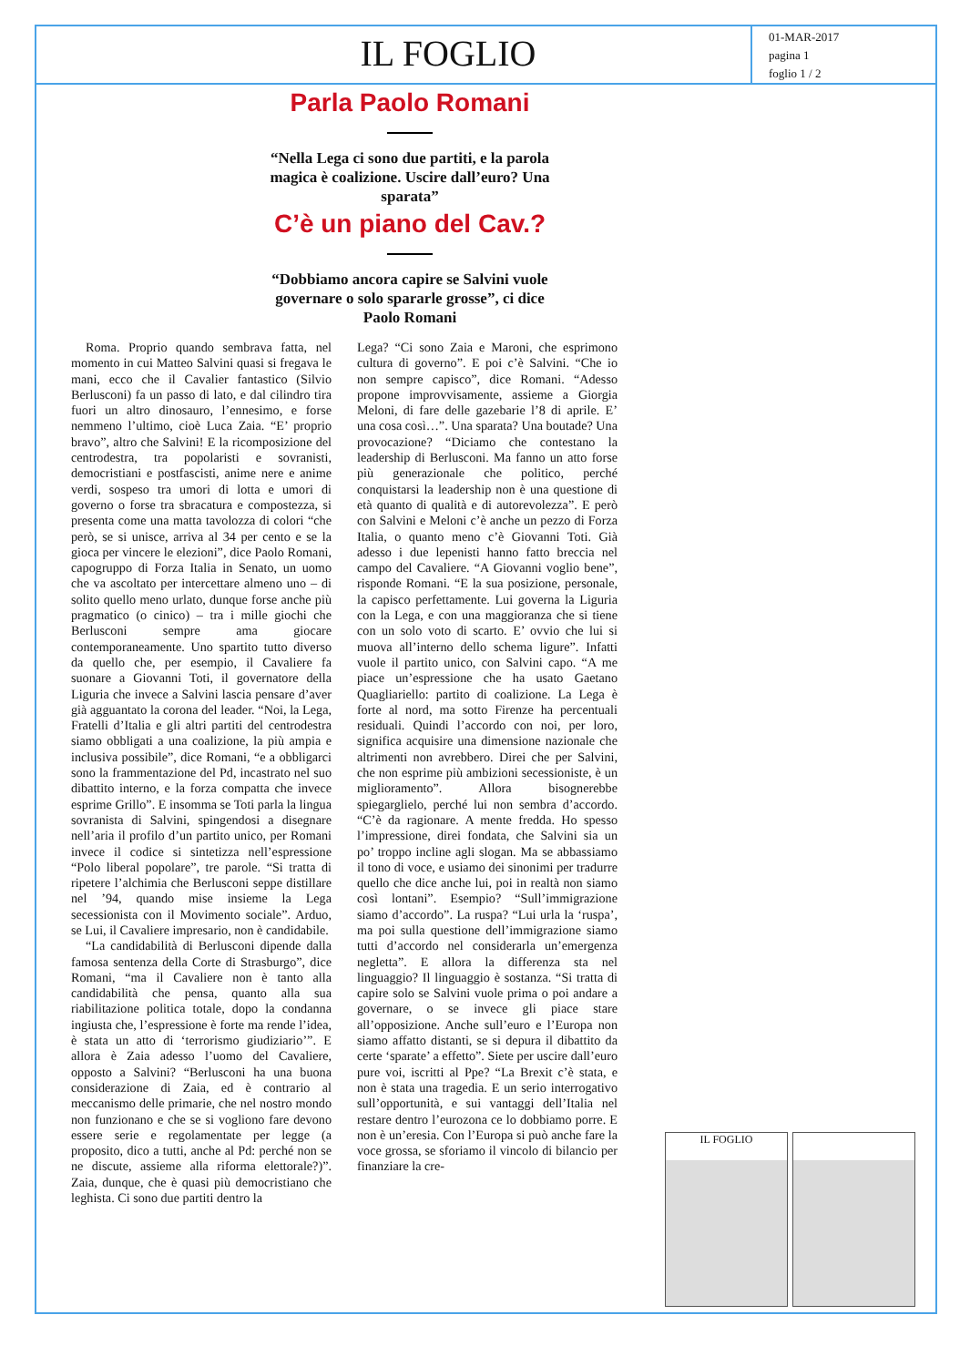IL FOGLIO
01-MAR-2017
pagina 1
foglio 1 / 2
Parla Paolo Romani
“Nella Lega ci sono due partiti, e la parola magica è coalizione. Uscire dall’euro? Una sparata”
C’è un piano del Cav.?
“Dobbiamo ancora capire se Salvini vuole governare o solo spararle grosse”, ci dice Paolo Romani
Roma. Proprio quando sembrava fatta, nel momento in cui Matteo Salvini quasi si fregava le mani, ecco che il Cavalier fantastico (Silvio Berlusconi) fa un passo di lato, e dal cilindro tira fuori un altro dinosauro, l’ennesimo, e forse nemmeno l’ultimo, cioè Luca Zaia. “E’ proprio bravo”, altro che Salvini! E la ricomposizione del centrodestra, tra popolaristi e sovranisti, democristiani e postfascisti, anime nere e anime verdi, sospeso tra umori di lotta e umori di governo o forse tra sbracatura e compostezza, si presenta come una matta tavolozza di colori “che però, se si unisce, arriva al 34 per cento e se la gioca per vincere le elezioni”, dice Paolo Romani, capogruppo di Forza Italia in Senato, un uomo che va ascoltato per intercettare almeno uno – di solito quello meno urlato, dunque forse anche più pragmatico (o cinico) – tra i mille giochi che Berlusconi sempre ama giocare contemporaneamente. Uno spartito tutto diverso da quello che, per esempio, il Cavaliere fa suonare a Giovanni Toti, il governatore della Liguria che invece a Salvini lascia pensare d’aver già agguantato la corona del leader. “Noi, la Lega, Fratelli d’Italia e gli altri partiti del centrodestra siamo obbligati a una coalizione, la più ampia e inclusiva possibile”, dice Romani, “e a obbligarci sono la frammentazione del Pd, incastrato nel suo dibattito interno, e la forza compatta che invece esprime Grillo”. E insomma se Toti parla la lingua sovranista di Salvini, spingendosi a disegnare nell’aria il profilo d’un partito unico, per Romani invece il codice si sintetizza nell’espressione “Polo liberal popolare”, tre parole. “Si tratta di ripetere l’alchimia che Berlusconi seppe distillare nel ’94, quando mise insieme la Lega secessionista con il Movimento sociale”. Arduo, se Lui, il Cavaliere impresario, non è candidabile.
“La candidabilità di Berlusconi dipende dalla famosa sentenza della Corte di Strasburgo”, dice Romani, “ma il Cavaliere non è tanto alla candidabilità che pensa, quanto alla sua riabilitazione politica totale, dopo la condanna ingiusta che, l’espressione è forte ma rende l’idea, è stata un atto di ‘terrorismo giudiziario’”. E allora è Zaia adesso l’uomo del Cavaliere, opposto a Salvini? “Berlusconi ha una buona considerazione di Zaia, ed è contrario al meccanismo delle primarie, che nel nostro mondo non funzionano e che se si vogliono fare devono essere serie e regolamentate per legge (a proposito, dico a tutti, anche al Pd: perché non se ne discute, assieme alla riforma elettorale?)”. Zaia, dunque, che è quasi più democristiano che leghista. Ci sono due partiti dentro la
Lega? “Ci sono Zaia e Maroni, che esprimono cultura di governo”. E poi c’è Salvini. “Che io non sempre capisco”, dice Romani. “Adesso propone improvvisamente, assieme a Giorgia Meloni, di fare delle gazebarie l’8 di aprile. E’ una cosa così…”. Una sparata? Una boutade? Una provocazione? “Diciamo che contestano la leadership di Berlusconi. Ma fanno un atto forse più generazionale che politico, perché conquistarsi la leadership non è una questione di età quanto di qualità e di autorevolezza”. E però con Salvini e Meloni c’è anche un pezzo di Forza Italia, o quanto meno c’è Giovanni Toti. Già adesso i due lepenisti hanno fatto breccia nel campo del Cavaliere. “A Giovanni voglio bene”, risponde Romani. “E la sua posizione, personale, la capisco perfettamente. Lui governa la Liguria con la Lega, e con una maggioranza che si tiene con un solo voto di scarto. E’ ovvio che lui si muova all’interno dello schema ligure”. Infatti vuole il partito unico, con Salvini capo. “A me piace un’espressione che ha usato Gaetano Quagliariello: partito di coalizione. La Lega è forte al nord, ma sotto Firenze ha percentuali residuali. Quindi l’accordo con noi, per loro, significa acquisire una dimensione nazionale che altrimenti non avrebbero. Direi che per Salvini, che non esprime più ambizioni secessioniste, è un miglioramento”. Allora bisognerebbe spiegarglielo, perché lui non sembra d’accordo. “C’è da ragionare. A mente fredda. Ho spesso l’impressione, direi fondata, che Salvini sia un po’ troppo incline agli slogan. Ma se abbassiamo il tono di voce, e usiamo dei sinonimi per tradurre quello che dice anche lui, poi in realtà non siamo così lontani”. Esempio? “Sull’immigrazione siamo d’accordo”. La ruspa? “Lui urla la ‘ruspa’, ma poi sulla questione dell’immigrazione siamo tutti d’accordo nel considerarla un’emergenza negletta”. E allora la differenza sta nel linguaggio? Il linguaggio è sostanza. “Si tratta di capire solo se Salvini vuole prima o poi andare a governare, o se invece gli piace stare all’opposizione. Anche sull’euro e l’Europa non siamo affatto distanti, se si depura il dibattito da certe ‘sparate’ a effetto”. Siete per uscire dall’euro pure voi, iscritti al Ppe? “La Brexit c’è stata, e non è stata una tragedia. E un serio interrogativo sull’opportunità, e sui vantaggi dell’Italia nel restare dentro l’eurozona ce lo dobbiamo porre. E non è un’eresia. Con l’Europa si può anche fare la voce grossa, se sforiamo il vincolo di bilancio per finanziare la cre-
IL FOGLIO